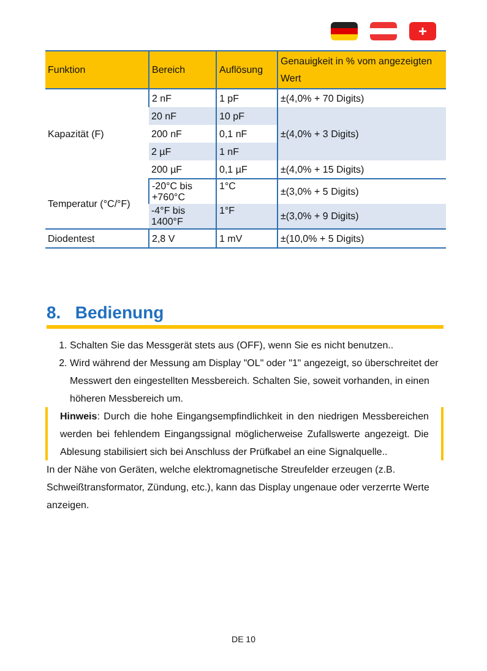+
| Funktion | Bereich | Auflösung | Genauigkeit in % vom angezeigten Wert |
| --- | --- | --- | --- |
| Kapazität (F) | 2 nF | 1 pF | ±(4,0% + 70 Digits) |
| | 20 nF | 10 pF | ±(4,0% + 3 Digits) |
| | 200 nF | 0,1 nF | |
| | 2 µF | 1 nF | |
| | 200 µF | 0,1 µF | ±(4,0% + 15 Digits) |
| Temperatur (°C/°F) | -20°C bis +760°C | 1°C | ±(3,0% + 5 Digits) |
| | -4°F bis 1400°F | 1°F | ±(3,0% + 9 Digits) |
| Diodentest | 2,8 V | 1 mV | ±(10,0% + 5 Digits) |
8. Bedienung
1. Schalten Sie das Messgerät stets aus (OFF), wenn Sie es nicht benutzen..
2. Wird während der Messung am Display "OL" oder "1" angezeigt, so überschreitet der Messwert den eingestellten Messbereich. Schalten Sie, soweit vorhanden, in einen höheren Messbereich um.
Hinweis: Durch die hohe Eingangsempfindlichkeit in den niedrigen Messbereichen werden bei fehlendem Eingangssignal möglicherweise Zufallswerte angezeigt. Die Ablesung stabilisiert sich bei Anschluss der Prüfkabel an eine Signalquelle..
In der Nähe von Geräten, welche elektromagnetische Streufelder erzeugen (z.B. Schweißtransformator, Zündung, etc.), kann das Display ungenaue oder verzerrte Werte anzeigen.
DE 10